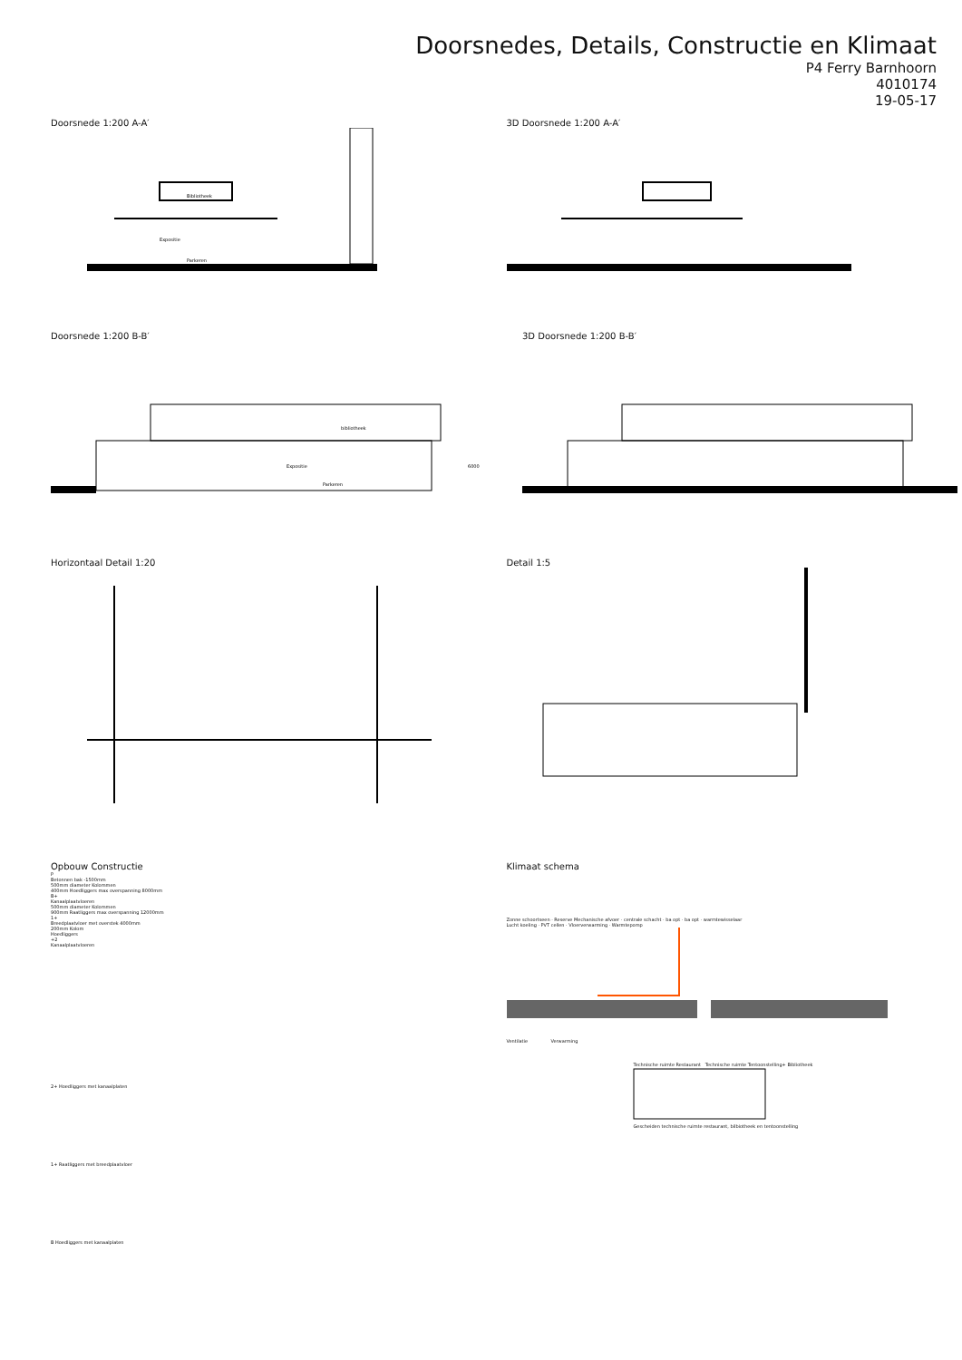Doorsnedes, Details, Constructie en Klimaat
P4 Ferry Barnhoorn
4010174
19-05-17
Doorsnede 1:200 A-A′
Expositie
Parkeren
Bibliotheek
3D Doorsnede 1:200 A-A′
Doorsnede 1:200 B-B′
Expositie
Parkeren
bibliotheek
6000
3D Doorsnede 1:200 B-B′
Horizontaal Detail 1:20 Detail 1:5
Opbouw Constructie
P
Betonnen bak -1500mm
500mm diameter Kolommen
400mm Hoedliggers max overspanning 8000mm
B+
Kanaalplaatvloeren
500mm diameter Kolommen
900mm Raatliggers max overspanning 12000mm
1+
Breedplaatvloer met overstek 4000mm
200mm Kolom
Hoedliggers
+2
Kanaalplaatvloeren
2+ Hoedliggers met kanaalplaten
1+ Raatliggers met breedplaatvloer
B Hoedliggers met kanaalplaten
Klimaat schema
Zonne schoortseen · Reserve Mechanische afvoer · centrale schacht · ba opt · ba opt · warmtewisselaar
Lucht koeling · PVT cellen · Vloerverwarming · Warmtepomp
Ventilatie Verwarming
Technische ruimte Restaurant Technische ruimte Tentoonstelling+ Bibliotheek
Gescheiden technische ruimte restaurant, bilbiotheek en tentoonstelling